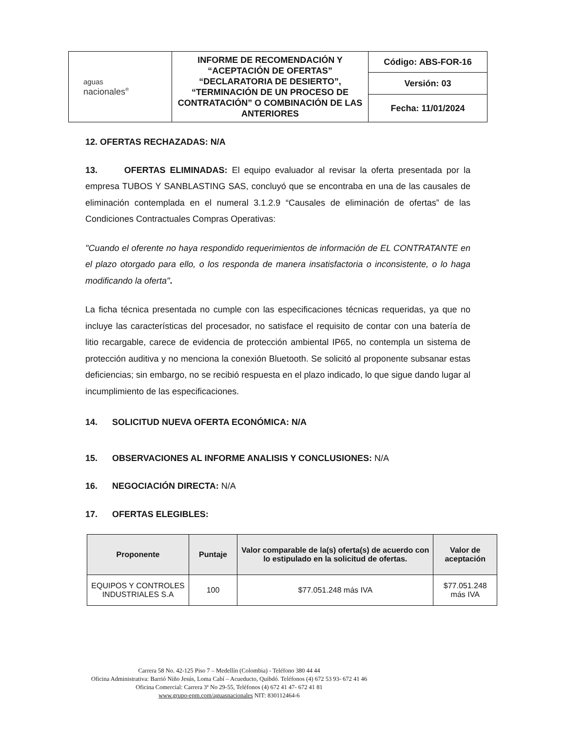| aguas nacionales<sup>®</sup> | INFORME DE RECOMENDACIÓN Y “ACEPTACIÓN DE OFERTAS” “DECLARATORIA DE DESIERTO”, “TERMINACIÓN DE UN PROCESO DE CONTRATACIÓN” O COMBINACIÓN DE LAS ANTERIORES | Código: ABS-FOR-16 |
| | | Versión: 03 |
| | | Fecha: 11/01/2024 |
12. OFERTAS RECHAZADAS: N/A
13. OFERTAS ELIMINADAS: El equipo evaluador al revisar la oferta presentada por la empresa TUBOS Y SANBLASTING SAS, concluyó que se encontraba en una de las causales de eliminación contemplada en el numeral 3.1.2.9 “Causales de eliminación de ofertas” de las Condiciones Contractuales Compras Operativas:
"Cuando el oferente no haya respondido requerimientos de información de EL CONTRATANTE en el plazo otorgado para ello, o los responda de manera insatisfactoria o inconsistente, o lo haga modificando la oferta".
La ficha técnica presentada no cumple con las especificaciones técnicas requeridas, ya que no incluye las características del procesador, no satisface el requisito de contar con una batería de litio recargable, carece de evidencia de protección ambiental IP65, no contempla un sistema de protección auditiva y no menciona la conexión Bluetooth. Se solicitó al proponente subsanar estas deficiencias; sin embargo, no se recibió respuesta en el plazo indicado, lo que sigue dando lugar al incumplimiento de las especificaciones.
14. SOLICITUD NUEVA OFERTA ECONÓMICA: N/A
15. OBSERVACIONES AL INFORME ANALISIS Y CONCLUSIONES: N/A
16. NEGOCIACIÓN DIRECTA: N/A
17. OFERTAS ELEGIBLES:
| Proponente | Puntaje | Valor comparable de la(s) oferta(s) de acuerdo con lo estipulado en la solicitud de ofertas. | Valor de aceptación |
| --- | --- | --- | --- |
| EQUIPOS Y CONTROLES INDUSTRIALES S.A | 100 | $77.051.248 más IVA | $77.051.248 más IVA |
Carrera 58 No. 42-125 Piso 7 – Medellín (Colombia) - Teléfono 380 44 44
Oficina Administrativa: Barrió Niño Jesús, Loma Cabí – Acueducto, Quibdó. Teléfonos (4) 672 53 93- 672 41 46
Oficina Comercial: Carrera 3ª No 29-55, Teléfonos (4) 672 41 47- 672 41 81
www.grupo-epm.com/aguasnacionales NIT: 830112464-6